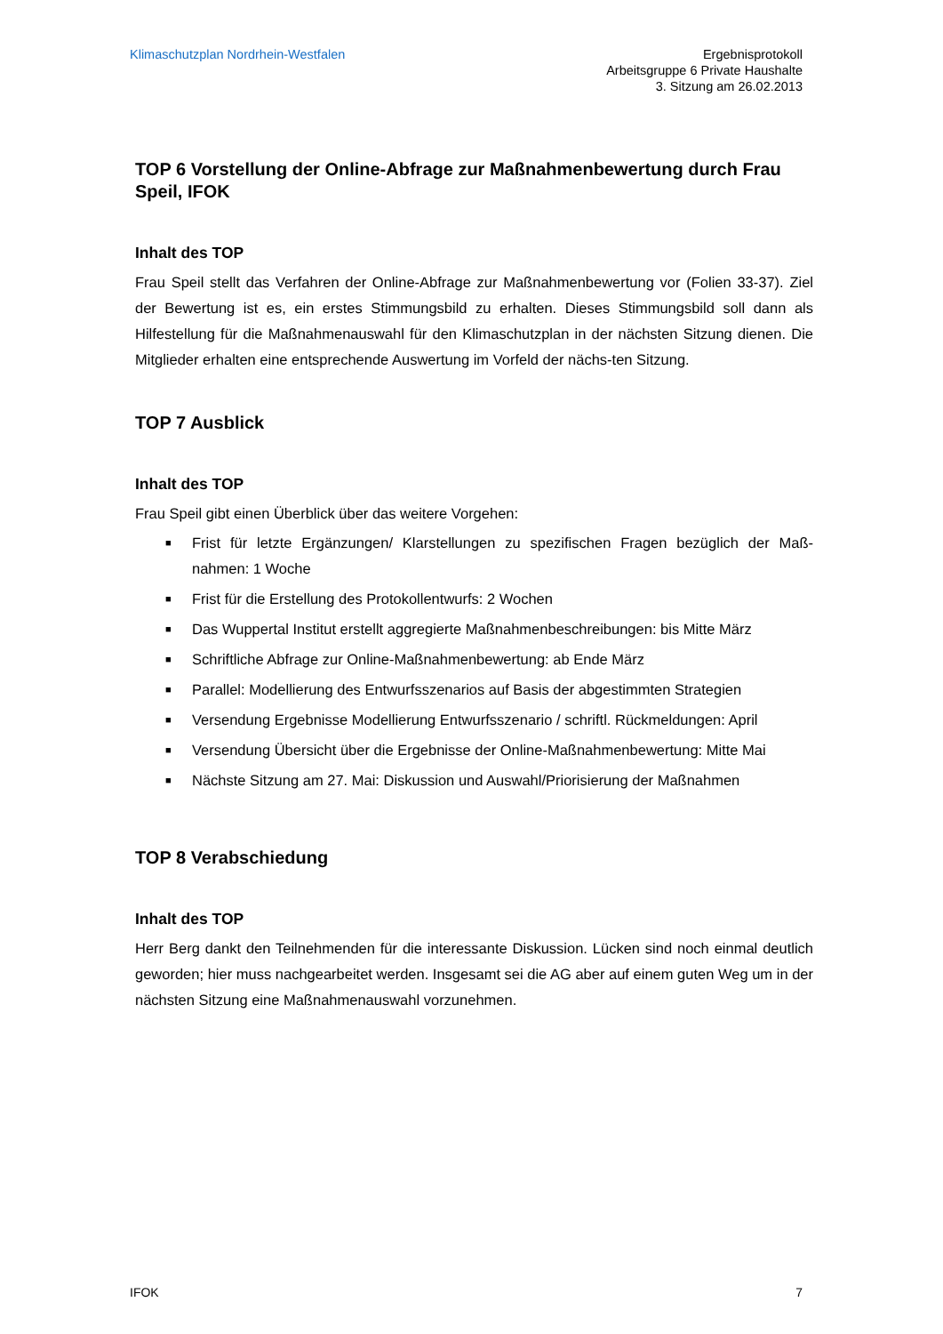Klimaschutzplan Nordrhein-Westfalen
Ergebnisprotokoll
Arbeitsgruppe 6 Private Haushalte
3. Sitzung am 26.02.2013
TOP 6 Vorstellung der Online-Abfrage zur Maßnahmenbewertung durch Frau Speil, IFOK
Inhalt des TOP
Frau Speil stellt das Verfahren der Online-Abfrage zur Maßnahmenbewertung vor (Folien 33-37). Ziel der Bewertung ist es, ein erstes Stimmungsbild zu erhalten. Dieses Stimmungsbild soll dann als Hilfestellung für die Maßnahmenauswahl für den Klimaschutzplan in der nächsten Sitzung dienen. Die Mitglieder erhalten eine entsprechende Auswertung im Vorfeld der nächs-ten Sitzung.
TOP 7 Ausblick
Inhalt des TOP
Frau Speil gibt einen Überblick über das weitere Vorgehen:
■ Frist für letzte Ergänzungen/ Klarstellungen zu spezifischen Fragen bezüglich der Maß-nahmen: 1 Woche
■ Frist für die Erstellung des Protokollentwurfs: 2 Wochen
■ Das Wuppertal Institut erstellt aggregierte Maßnahmenbeschreibungen: bis Mitte März
■ Schriftliche Abfrage zur Online-Maßnahmenbewertung: ab Ende März
■ Parallel: Modellierung des Entwurfsszenarios auf Basis der abgestimmten Strategien
■ Versendung Ergebnisse Modellierung Entwurfsszenario / schriftl. Rückmeldungen: April
■ Versendung Übersicht über die Ergebnisse der Online-Maßnahmenbewertung: Mitte Mai
■ Nächste Sitzung am 27. Mai: Diskussion und Auswahl/Priorisierung der Maßnahmen
TOP 8 Verabschiedung
Inhalt des TOP
Herr Berg dankt den Teilnehmenden für die interessante Diskussion. Lücken sind noch einmal deutlich geworden; hier muss nachgearbeitet werden. Insgesamt sei die AG aber auf einem guten Weg um in der nächsten Sitzung eine Maßnahmenauswahl vorzunehmen.
IFOK 7